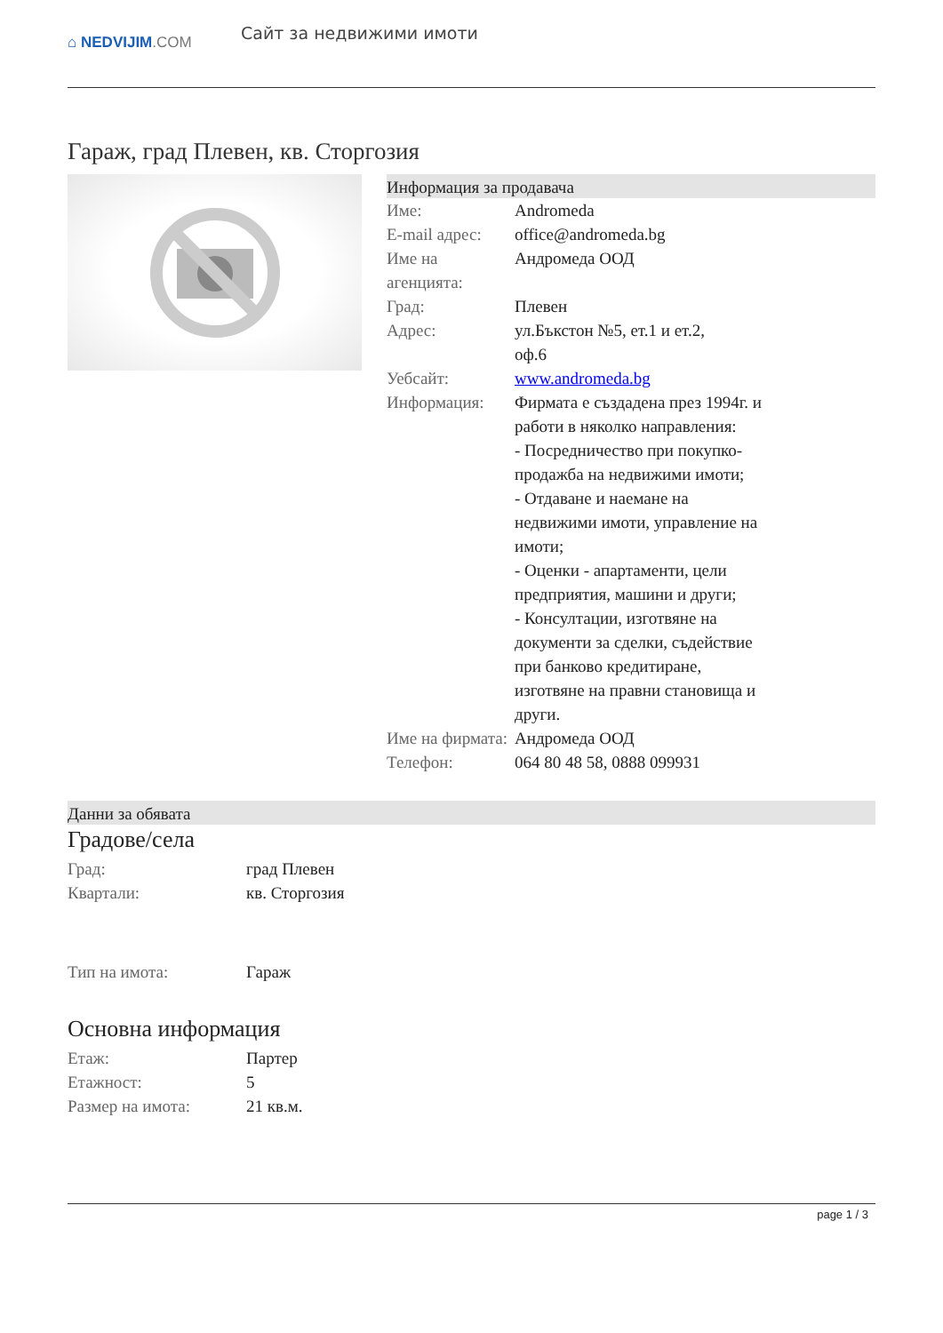⌂ NEDVIJIM.COM
Сайт за недвижими имоти
Гараж, град Плевен, кв. Сторгозия
Информация за продавача
| Име: | Andromeda |
| E-mail адрес: | office@andromeda.bg |
| Име на агенцията: | Андромеда ООД |
| Град: | Плевен |
| Адрес: | ул.Бъкстон №5, ет.1 и ет.2, оф.6 |
| Уебсайт: | www.andromeda.bg |
| Информация: | Фирмата е създадена през 1994г. и работи в няколко направления: - Посредничество при покупко-продажба на недвижими имоти; - Отдаване и наемане на недвижими имоти, управление на имоти; - Оценки - апартаменти, цели предприятия, машини и други; - Консултации, изготвяне на документи за сделки, съдействие при банково кредитиране, изготвяне на правни становища и други. |
| Име на фирмата: | Андромеда ООД |
| Телефон: | 064 80 48 58, 0888 099931 |
Данни за обявата
Градове/села
| Град: | град Плевен |
| Квартали: | кв. Сторгозия |
| Тип на имота: | Гараж |
Основна информация
| Етаж: | Партер |
| Етажност: | 5 |
| Размер на имота: | 21 кв.м. |
page 1 / 3